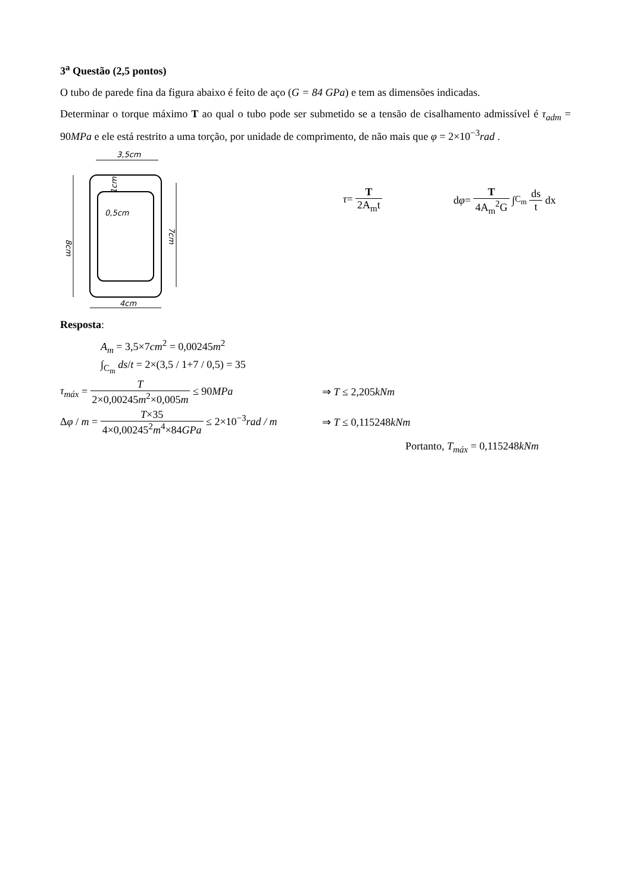3<sup>a</sup> Questão (2,5 pontos)
O tubo de parede fina da figura abaixo é feito de aço (G = 84 GPa) e tem as dimensões indicadas.
Determinar o torque máximo T ao qual o tubo pode ser submetido se a tensão de cisalhamento admissível é τ<sub>adm</sub> = 90MPa e ele está restrito a uma torção, por unidade de comprimento, de não mais que φ = 2×10<sup>−3</sup>rad .
3,5cm
8cm
7cm
0,5cm
1cm
4cm
τ =
T 2A<sub>m</sub>t
d φ =
T 4A<sub>m</sub><sup>2</sup>G
∫<sub>C<sub>m</sub></sub> ds t
dx
Resposta:
A<sub>m</sub> = 3,5×7cm<sup>2</sup> = 0,00245m<sup>2</sup>
∫<sub>C<sub>m</sub></sub> ds/t = 2×(3,5 / 1+7 / 0,5) = 35
τ<sub>máx</sub> = T 2×0,00245m<sup>2</sup>×0,005m ≤ 90MPa ⇒ T ≤ 2,205kNm
Δφ / m = T×35 4×0,00245<sup>2</sup>m<sup>4</sup>×84GPa ≤ 2×10<sup>−3</sup>rad / m ⇒ T ≤ 0,115248kNm
Portanto, T<sub>máx</sub> = 0,115248kNm